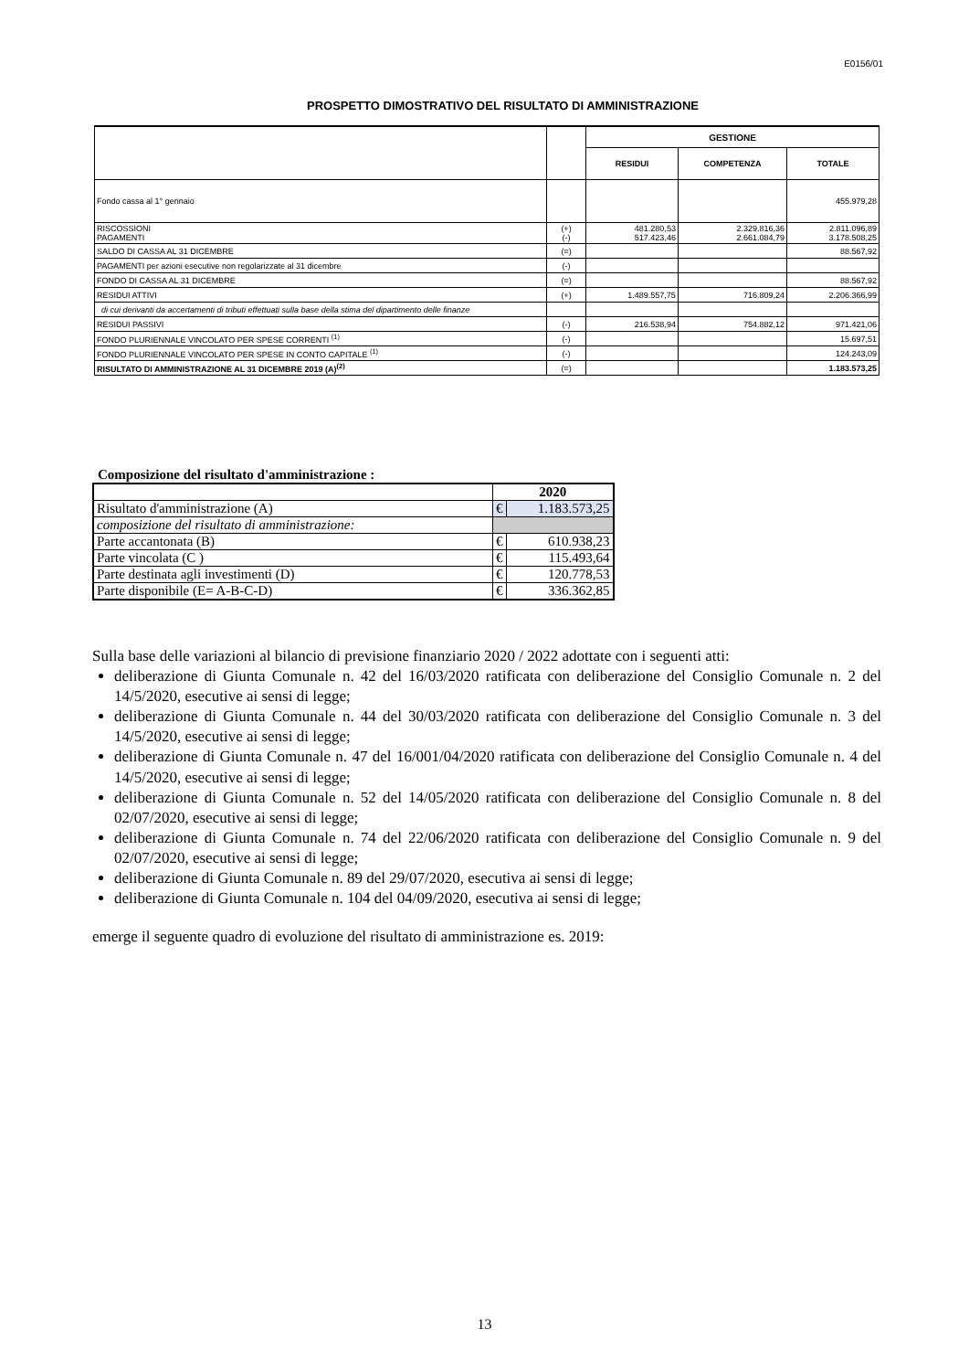E0156/01
PROSPETTO DIMOSTRATIVO DEL RISULTATO DI AMMINISTRAZIONE
| | | GESTIONE | | |
| | | RESIDUI | COMPETENZA | TOTALE |
| Fondo cassa al 1° gennaio | | | | 455.979,28 |
| RISCOSSIONI PAGAMENTI | (+) (-) | 481.280,53 517.423,46 | 2.329.816,36 2.661.084,79 | 2.811.096,89 3.178.508,25 |
| SALDO DI CASSA AL 31 DICEMBRE | (=) | | | 88.567,92 |
| PAGAMENTI per azioni esecutive non regolarizzate al 31 dicembre | (-) | | | |
| FONDO DI CASSA AL 31 DICEMBRE | (=) | | | 88.567,92 |
| RESIDUI ATTIVI | (+) | 1.489.557,75 | 716.809,24 | 2.206.366,99 |
| di cui derivanti da accertamenti di tributi effettuati sulla base della stima del dipartimento delle finanze | | | | |
| RESIDUI PASSIVI | (-) | 216.538,94 | 754.882,12 | 971.421,06 |
| FONDO PLURIENNALE VINCOLATO PER SPESE CORRENTI <sup>(1)</sup> | (-) | | | 15.697,51 |
| FONDO PLURIENNALE VINCOLATO PER SPESE IN CONTO CAPITALE <sup>(1)</sup> | (-) | | | 124.243,09 |
| RISULTATO DI AMMINISTRAZIONE AL 31 DICEMBRE 2019 (A)<sup>(2)</sup> | (=) | | | 1.183.573,25 |
Composizione del risultato d'amministrazione :
| | 2020 | |
| Risultato d'amministrazione (A) | € | 1.183.573,25 |
| composizione del risultato di amministrazione: | | |
| Parte accantonata (B) | € | 610.938,23 |
| Parte vincolata (C ) | € | 115.493,64 |
| Parte destinata agli investimenti (D) | € | 120.778,53 |
| Parte disponibile (E= A-B-C-D) | € | 336.362,85 |
Sulla base delle variazioni al bilancio di previsione finanziario 2020 / 2022 adottate con i seguenti atti:
deliberazione di Giunta Comunale n. 42 del 16/03/2020 ratificata con deliberazione del Consiglio Comunale n. 2 del 14/5/2020, esecutive ai sensi di legge;
deliberazione di Giunta Comunale n. 44 del 30/03/2020 ratificata con deliberazione del Consiglio Comunale n. 3 del 14/5/2020, esecutive ai sensi di legge;
deliberazione di Giunta Comunale n. 47 del 16/001/04/2020 ratificata con deliberazione del Consiglio Comunale n. 4 del 14/5/2020, esecutive ai sensi di legge;
deliberazione di Giunta Comunale n. 52 del 14/05/2020 ratificata con deliberazione del Consiglio Comunale n. 8 del 02/07/2020, esecutive ai sensi di legge;
deliberazione di Giunta Comunale n. 74 del 22/06/2020 ratificata con deliberazione del Consiglio Comunale n. 9 del 02/07/2020, esecutive ai sensi di legge;
deliberazione di Giunta Comunale n. 89 del 29/07/2020, esecutiva ai sensi di legge;
deliberazione di Giunta Comunale n. 104 del 04/09/2020, esecutiva ai sensi di legge;
emerge il seguente quadro di evoluzione del risultato di amministrazione es. 2019:
13